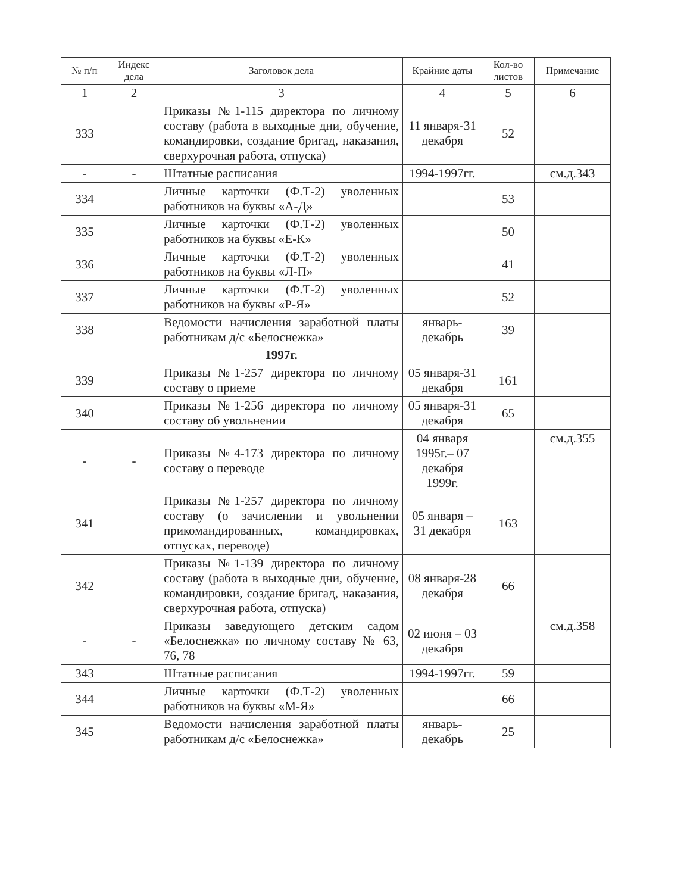| № п/п | Индекс дела | Заголовок дела | Крайние даты | Кол-во листов | Примечание |
| --- | --- | --- | --- | --- | --- |
| 1 | 2 | 3 | 4 | 5 | 6 |
| 333 | | Приказы №1-115 директора по личному составу (работа в выходные дни, обучение, командировки, создание бригад, наказания, сверхурочная работа, отпуска) | 11 января-31 декабря | 52 | |
| - | - | Штатные расписания | 1994-1997гг. | | см.д.343 |
| 334 | | Личные карточки (Ф.Т-2) уволенных работников на буквы «А-Д» | | 53 | |
| 335 | | Личные карточки (Ф.Т-2) уволенных работников на буквы «Е-К» | | 50 | |
| 336 | | Личные карточки (Ф.Т-2) уволенных работников на буквы «Л-П» | | 41 | |
| 337 | | Личные карточки (Ф.Т-2) уволенных работников на буквы «Р-Я» | | 52 | |
| 338 | | Ведомости начисления заработной платы работникам д/с «Белоснежка» | январь-декабрь | 39 | |
| | | 1997г. | | | |
| 339 | | Приказы №1-257 директора по личному составу о приеме | 05 января-31 декабря | 161 | |
| 340 | | Приказы №1-256 директора по личному составу об увольнении | 05 января-31 декабря | 65 | |
| - | - | Приказы №4-173 директора по личному составу о переводе | 04 января 1995г.– 07 декабря 1999г. | | см.д.355 |
| 341 | | Приказы №1-257 директора по личному составу (о зачислении и увольнении прикомандированных, командировках, отпусках, переводе) | 05 января – 31 декабря | 163 | |
| 342 | | Приказы №1-139 директора по личному составу (работа в выходные дни, обучение, командировки, создание бригад, наказания, сверхурочная работа, отпуска) | 08 января-28 декабря | 66 | |
| - | - | Приказы заведующего детским садом «Белоснежка» по личному составу № 63, 76, 78 | 02 июня – 03 декабря | | см.д.358 |
| 343 | | Штатные расписания | 1994-1997гг. | 59 | |
| 344 | | Личные карточки (Ф.Т-2) уволенных работников на буквы «М-Я» | | 66 | |
| 345 | | Ведомости начисления заработной платы работникам д/с «Белоснежка» | январь-декабрь | 25 | |